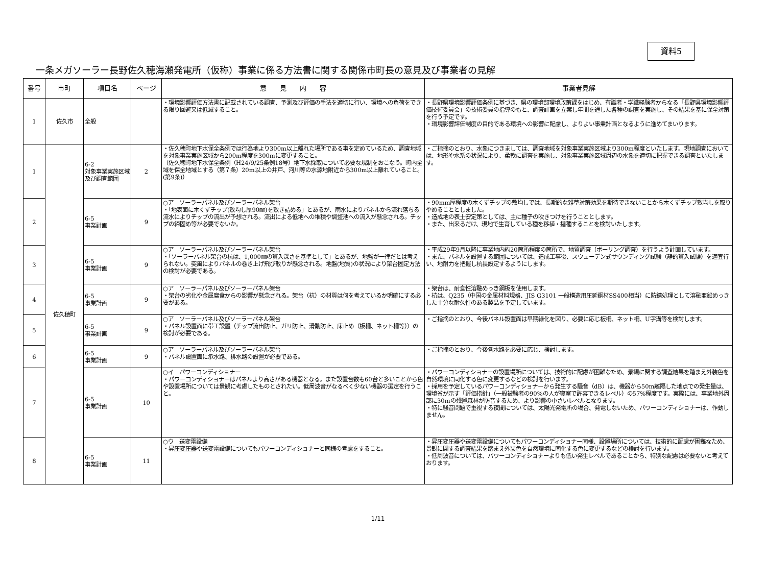資料5
一条メガソーラー長野佐久穂海瀬発電所（仮称）事業に係る方法書に関する関係市町長の意見及び事業者の見解
| 番号 | 市町 | 項目名 | ページ | 意 見 内 容 | 事業者見解 |
| --- | --- | --- | --- | --- | --- |
| 1 | 佐久市 | 全般 | | ・環境影響評価方法書に記載されている調査、予測及び評価の手法を適切に行い、環境への負荷をできる限り回避又は低減すること。 | ・長野県環境影響評価条例に基づき、県の環境部環境政策課をはじめ、有識者・学識経験者からなる「長野県環境影響評価技術委員会」の技術委員の指導のもと、調査計画を立案し年間を通した各種の調査を実施し、その結果を基に保全対策を行う予定です。 ・環境影響評価制度の目的である環境への影響に配慮し、よりよい事業計画となるように進めてまいります。 |
| 1 | 佐久穂町 | 6-2 対象事業実施区域及び調査範囲 | 2 | ・佐久穂町地下水保全条例では行為地より300m以上離れた場所である事を定めているため、調査地域を対象事業実施区域から200m程度を300mに変更すること。 （佐久穂町地下水保全条例（H24/9/25条例18号）地下水採取について必要な規制をおこなう。町内全域を保全地域とする（第７条）20m以上の井戸、河川等の水源地附近から300m以上離れていること。(第9条)） | ・ご指摘のとおり、水象につきましては、調査地域を対象事業実施区域より300m程度といたします。現地調査においては、地形や水系の状況により、柔軟に調査を実施し、対象事業実施区域周辺の水象を適切に把握できる調査といたします。 |
| 2 | | 6-5 事業計画 | 9 | ○ア ソーラーパネル及びソーラーパネル架台 ・「地表面に木くずチップ(敷均し厚90㎜)を敷き詰める」とあるが、雨水によりパネルから流れ落ちる流水によりチップの流出が予想される。流出による低地への堆積や調整池への流入が懸念される。チップの締固め等が必要でないか。 | ・90mm厚程度の木くずチップの敷均しでは、長期的な雑草対策効果を期待できないことから木くずチップ敷均しを取りやめることとしました。 ・造成地の表土安定策としては、主に種子の吹きつけを行うこととします。 ・また、出来るだけ、現地で生育している種を移植・播種することを検討いたします。 |
| 3 | | 6-5 事業計画 | 9 | ○ア ソーラーパネル及びソーラーパネル架台 ・「ソーラーパネル架台の杭は、1,000㎜の貫入深さを基準として」とあるが、地盤が一律だとは考えられない。突風によりパネルの巻き上げ飛び散りが懸念される。地盤(地質)の状況により架台固定方法の検討が必要である。 | ・平成29年9月以降に事業地内約20箇所程度の箇所で、地質調査（ボーリング調査）を行うよう計画しています。 ・また、パネルを設置する範囲については、造成工事後、スウェーデン式サウンディング試験（静的貫入試験）を適宜行い、地耐力を把握し杭長設定するようにします。 |
| 4 | | 6-5 事業計画 | 9 | ○ア ソーラーパネル及びソーラーパネル架台 ・架台の劣化や金属腐食からの影響が懸念される。架台（杭）の材質は何を考えているか明確にする必要がある。 | ・架台は、耐食性溶融めっき鋼板を使用します。 ・杭は、Q235（中国の金属材料規格、JIS G3101 一般構造用圧延鋼材SS400相当）に防錆処理として溶融亜鉛めっきした十分な耐久性のある製品を予定しています。 |
| 5 | | 6-5 事業計画 | 9 | ○ア ソーラーパネル及びソーラーパネル架台 ・パネル設置面に帯工設置（チップ流出防止、ガリ防止、滑動防止、床止め（板柵、ネット柵等））の検討が必要である。 | ・ご指摘のとおり、今後パネル設置面は早期緑化を図り、必要に応じ板柵、ネット柵、U字溝等を検討します。 |
| 6 | | 6-5 事業計画 | 9 | ○ア ソーラーパネル及びソーラーパネル架台 ・パネル設置面に承水路、排水路の設置が必要である。 | ・ご指摘のとおり、今後各水路を必要に応じ、検討します。 |
| 7 | | 6-5 事業計画 | 10 | ○イ パワーコンディショナー ・パワーコンディショナーはパネルより高さがある機器となる。また設置台数も60台と多いことから色や設置場所については景観に考慮したものとされたい。低周波音がなるべく少ない機器の選定を行うこと。 | ・パワーコンディショナーの設置場所については、技術的に配慮が困難なため、景観に関する調査結果を踏まえ外装色を自然環境に同化する色に変更するなどの検討を行います。 ・採用を予定しているパワーコンディショナーから発生する騒音（dB）は、機器から50m離隔した地点での発生量は、環境省が示す「評価指針」（一般被験者の90%の人が寝室で許容できるレベル）の57%程度です。実際には、事業地外周部に30mの残置森林が防音するため、より影響の小さいレベルとなります。 ・特に騒音問題で重視する夜間については、太陽光発電所の場合、発電しないため、パワーコンディショナーは、作動しません。 |
| 8 | | 6-5 事業計画 | 11 | ○ウ 送変電設備 ・昇圧変圧器や送変電設備についてもパワーコンディショナーと同様の考慮をすること。 | ・昇圧変圧器や送変電設備についてもパワーコンディショナー同様、設置場所については、技術的に配慮が困難なため、景観に関する調査結果を踏まえ外装色を自然環境に同化する色に変更するなどの検討を行います。 ・低周波音については、パワーコンディショナーよりも低い発生レベルであることから、特別な配慮は必要ないと考えております。 |
1/11